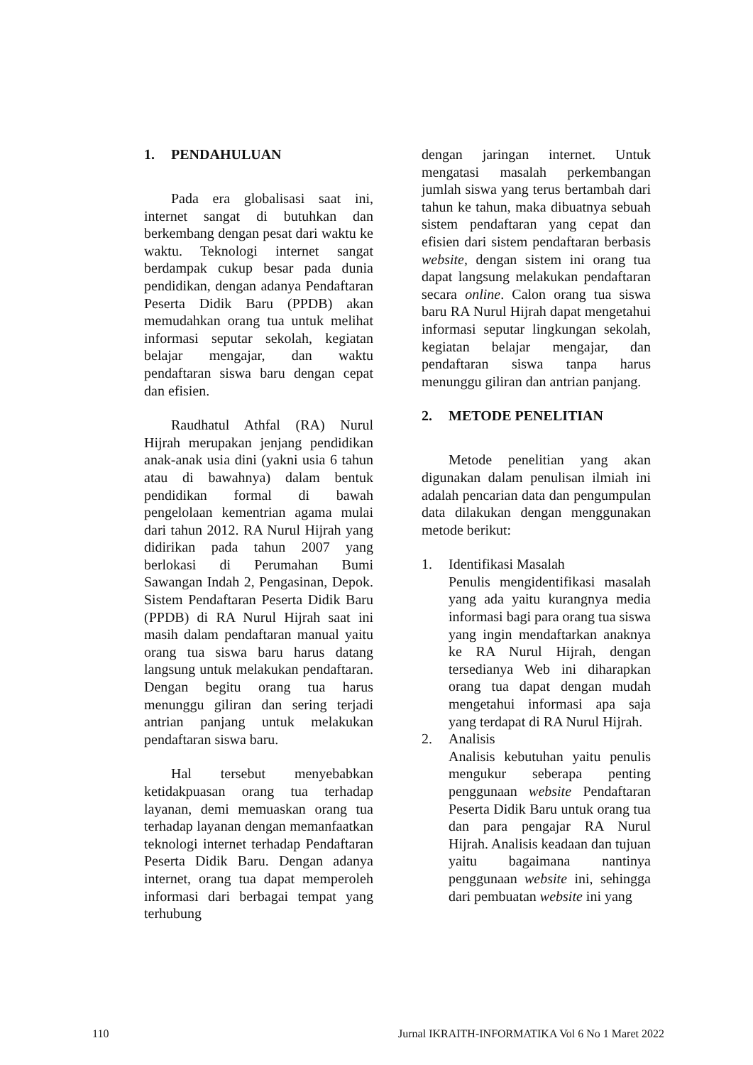1. PENDAHULUAN
Pada era globalisasi saat ini, internet sangat di butuhkan dan berkembang dengan pesat dari waktu ke waktu. Teknologi internet sangat berdampak cukup besar pada dunia pendidikan, dengan adanya Pendaftaran Peserta Didik Baru (PPDB) akan memudahkan orang tua untuk melihat informasi seputar sekolah, kegiatan belajar mengajar, dan waktu pendaftaran siswa baru dengan cepat dan efisien.
Raudhatul Athfal (RA) Nurul Hijrah merupakan jenjang pendidikan anak-anak usia dini (yakni usia 6 tahun atau di bawahnya) dalam bentuk pendidikan formal di bawah pengelolaan kementrian agama mulai dari tahun 2012. RA Nurul Hijrah yang didirikan pada tahun 2007 yang berlokasi di Perumahan Bumi Sawangan Indah 2, Pengasinan, Depok. Sistem Pendaftaran Peserta Didik Baru (PPDB) di RA Nurul Hijrah saat ini masih dalam pendaftaran manual yaitu orang tua siswa baru harus datang langsung untuk melakukan pendaftaran. Dengan begitu orang tua harus menunggu giliran dan sering terjadi antrian panjang untuk melakukan pendaftaran siswa baru.
Hal tersebut menyebabkan ketidakpuasan orang tua terhadap layanan, demi memuaskan orang tua terhadap layanan dengan memanfaatkan teknologi internet terhadap Pendaftaran Peserta Didik Baru. Dengan adanya internet, orang tua dapat memperoleh informasi dari berbagai tempat yang terhubung
dengan jaringan internet. Untuk mengatasi masalah perkembangan jumlah siswa yang terus bertambah dari tahun ke tahun, maka dibuatnya sebuah sistem pendaftaran yang cepat dan efisien dari sistem pendaftaran berbasis website, dengan sistem ini orang tua dapat langsung melakukan pendaftaran secara online. Calon orang tua siswa baru RA Nurul Hijrah dapat mengetahui informasi seputar lingkungan sekolah, kegiatan belajar mengajar, dan pendaftaran siswa tanpa harus menunggu giliran dan antrian panjang.
2. METODE PENELITIAN
Metode penelitian yang akan digunakan dalam penulisan ilmiah ini adalah pencarian data dan pengumpulan data dilakukan dengan menggunakan metode berikut:
1. Identifikasi Masalah
Penulis mengidentifikasi masalah yang ada yaitu kurangnya media informasi bagi para orang tua siswa yang ingin mendaftarkan anaknya ke RA Nurul Hijrah, dengan tersedianya Web ini diharapkan orang tua dapat dengan mudah mengetahui informasi apa saja yang terdapat di RA Nurul Hijrah.
2. Analisis
Analisis kebutuhan yaitu penulis mengukur seberapa penting penggunaan website Pendaftaran Peserta Didik Baru untuk orang tua dan para pengajar RA Nurul Hijrah. Analisis keadaan dan tujuan yaitu bagaimana nantinya penggunaan website ini, sehingga dari pembuatan website ini yang
110 Jurnal IKRAITH-INFORMATIKA Vol 6 No 1 Maret 2022